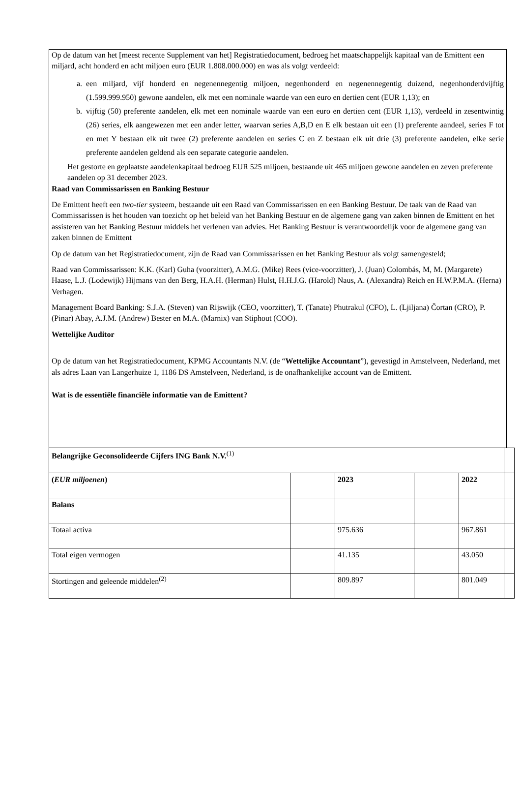Op de datum van het [meest recente Supplement van het] Registratiedocument, bedroeg het maatschappelijk kapitaal van de Emittent een miljard, acht honderd en acht miljoen euro (EUR 1.808.000.000) en was als volgt verdeeld:
a. een miljard, vijf honderd en negenennegentig miljoen, negenhonderd en negenennegentig duizend, negenhonderdvijftig (1.599.999.950) gewone aandelen, elk met een nominale waarde van een euro en dertien cent (EUR 1,13); en
b. vijftig (50) preferente aandelen, elk met een nominale waarde van een euro en dertien cent (EUR 1,13), verdeeld in zesentwintig (26) series, elk aangewezen met een ander letter, waarvan series A,B,D en E elk bestaan uit een (1) preferente aandeel, series F tot en met Y bestaan elk uit twee (2) preferente aandelen en series C en Z bestaan elk uit drie (3) preferente aandelen, elke serie preferente aandelen geldend als een separate categorie aandelen.
Het gestorte en geplaatste aandelenkapitaal bedroeg EUR 525 miljoen, bestaande uit 465 miljoen gewone aandelen en zeven preferente aandelen op 31 december 2023.
Raad van Commissarissen en Banking Bestuur
De Emittent heeft een two-tier systeem, bestaande uit een Raad van Commissarissen en een Banking Bestuur. De taak van de Raad van Commissarissen is het houden van toezicht op het beleid van het Banking Bestuur en de algemene gang van zaken binnen de Emittent en het assisteren van het Banking Bestuur middels het verlenen van advies. Het Banking Bestuur is verantwoordelijk voor de algemene gang van zaken binnen de Emittent
Op de datum van het Registratiedocument, zijn de Raad van Commissarissen en het Banking Bestuur als volgt samengesteld;
Raad van Commissarissen: K.K. (Karl) Guha (voorzitter), A.M.G. (Mike) Rees (vice-voorzitter), J. (Juan) Colombás, M, M. (Margarete) Haase, L.J. (Lodewijk) Hijmans van den Berg, H.A.H. (Herman) Hulst, H.H.J.G. (Harold) Naus, A. (Alexandra) Reich en H.W.P.M.A. (Herna) Verhagen.
Management Board Banking: S.J.A. (Steven) van Rijswijk (CEO, voorzitter), T. (Tanate) Phutrakul (CFO), L. (Ljiljana) Čortan (CRO), P. (Pinar) Abay, A.J.M. (Andrew) Bester en M.A. (Marnix) van Stiphout (COO).
Wettelijke Auditor
Op de datum van het Registratiedocument, KPMG Accountants N.V. (de “Wettelijke Accountant”), gevestigd in Amstelveen, Nederland, met als adres Laan van Langerhuize 1, 1186 DS Amstelveen, Nederland, is de onafhankelijke account van de Emittent.
Wat is de essentiële financiële informatie van de Emittent?
| Belangrijke Geconsolideerde Cijfers ING Bank N.V.<sup>(1)</sup> | | | | | |
| ( EUR miljoenen ) | | 2023 | | 2022 | |
| Balans | | | | | |
| Totaal activa | | 975.636 | | 967.861 | |
| Total eigen vermogen | | 41.135 | | 43.050 | |
| Stortingen and geleende middelen<sup>(2)</sup> | | 809.897 | | 801.049 | |